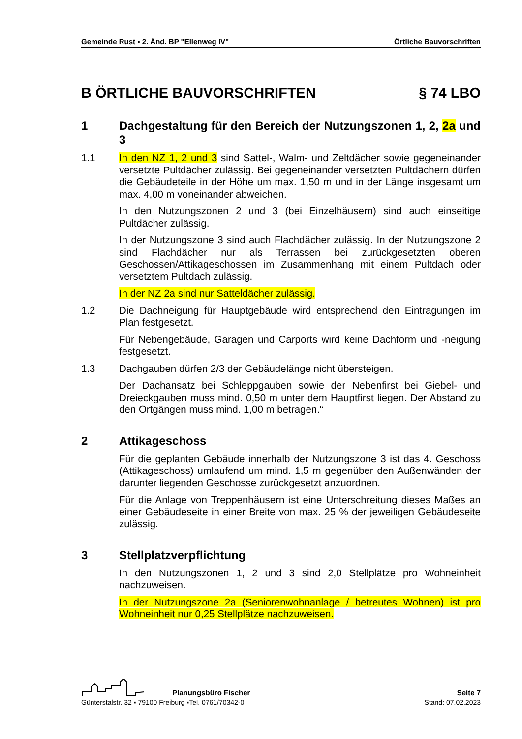Gemeinde Rust ▪ 2. Änd. BP "Ellenweg IV" Örtliche Bauvorschriften
B ÖRTLICHE BAUVORSCHRIFTEN § 74 LBO
1 Dachgestaltung für den Bereich der Nutzungszonen 1, 2, 2a und 3
1.1 In den NZ 1, 2 und 3 sind Sattel-, Walm- und Zeltdächer sowie gegeneinander versetzte Pultdächer zulässig. Bei gegeneinander versetzten Pultdächern dürfen die Gebäudeteile in der Höhe um max. 1,50 m und in der Länge insgesamt um max. 4,00 m voneinander abweichen.
In den Nutzungszonen 2 und 3 (bei Einzelhäusern) sind auch einseitige Pultdächer zulässig.
In der Nutzungszone 3 sind auch Flachdächer zulässig. In der Nutzungszone 2 sind Flachdächer nur als Terrassen bei zurückgesetzten oberen Geschossen/Attikageschossen im Zusammenhang mit einem Pultdach oder versetztem Pultdach zulässig.
In der NZ 2a sind nur Satteldächer zulässig.
1.2 Die Dachneigung für Hauptgebäude wird entsprechend den Eintragungen im Plan festgesetzt.
Für Nebengebäude, Garagen und Carports wird keine Dachform und -neigung festgesetzt.
1.3 Dachgauben dürfen 2/3 der Gebäudelänge nicht übersteigen.
Der Dachansatz bei Schleppgauben sowie der Nebenfirst bei Giebel- und Dreieckgauben muss mind. 0,50 m unter dem Hauptfirst liegen. Der Abstand zu den Ortgängen muss mind. 1,00 m betragen.“
2 Attikageschoss
Für die geplanten Gebäude innerhalb der Nutzungszone 3 ist das 4. Geschoss (Attikageschoss) umlaufend um mind. 1,5 m gegenüber den Außenwänden der darunter liegenden Geschosse zurückgesetzt anzuordnen.
Für die Anlage von Treppenhäusern ist eine Unterschreitung dieses Maßes an einer Gebäudeseite in einer Breite von max. 25 % der jeweiligen Gebäudeseite zulässig.
3 Stellplatzverpflichtung
In den Nutzungszonen 1, 2 und 3 sind 2,0 Stellplätze pro Wohneinheit nachzuweisen.
In der Nutzungszone 2a (Seniorenwohnanlage / betreutes Wohnen) ist pro Wohneinheit nur 0,25 Stellplätze nachzuweisen.
Planungsbüro Fischer Seite 7
Günterstalstr. 32 ▪ 79100 Freiburg ▪Tel. 0761/70342-0 Stand: 07.02.2023